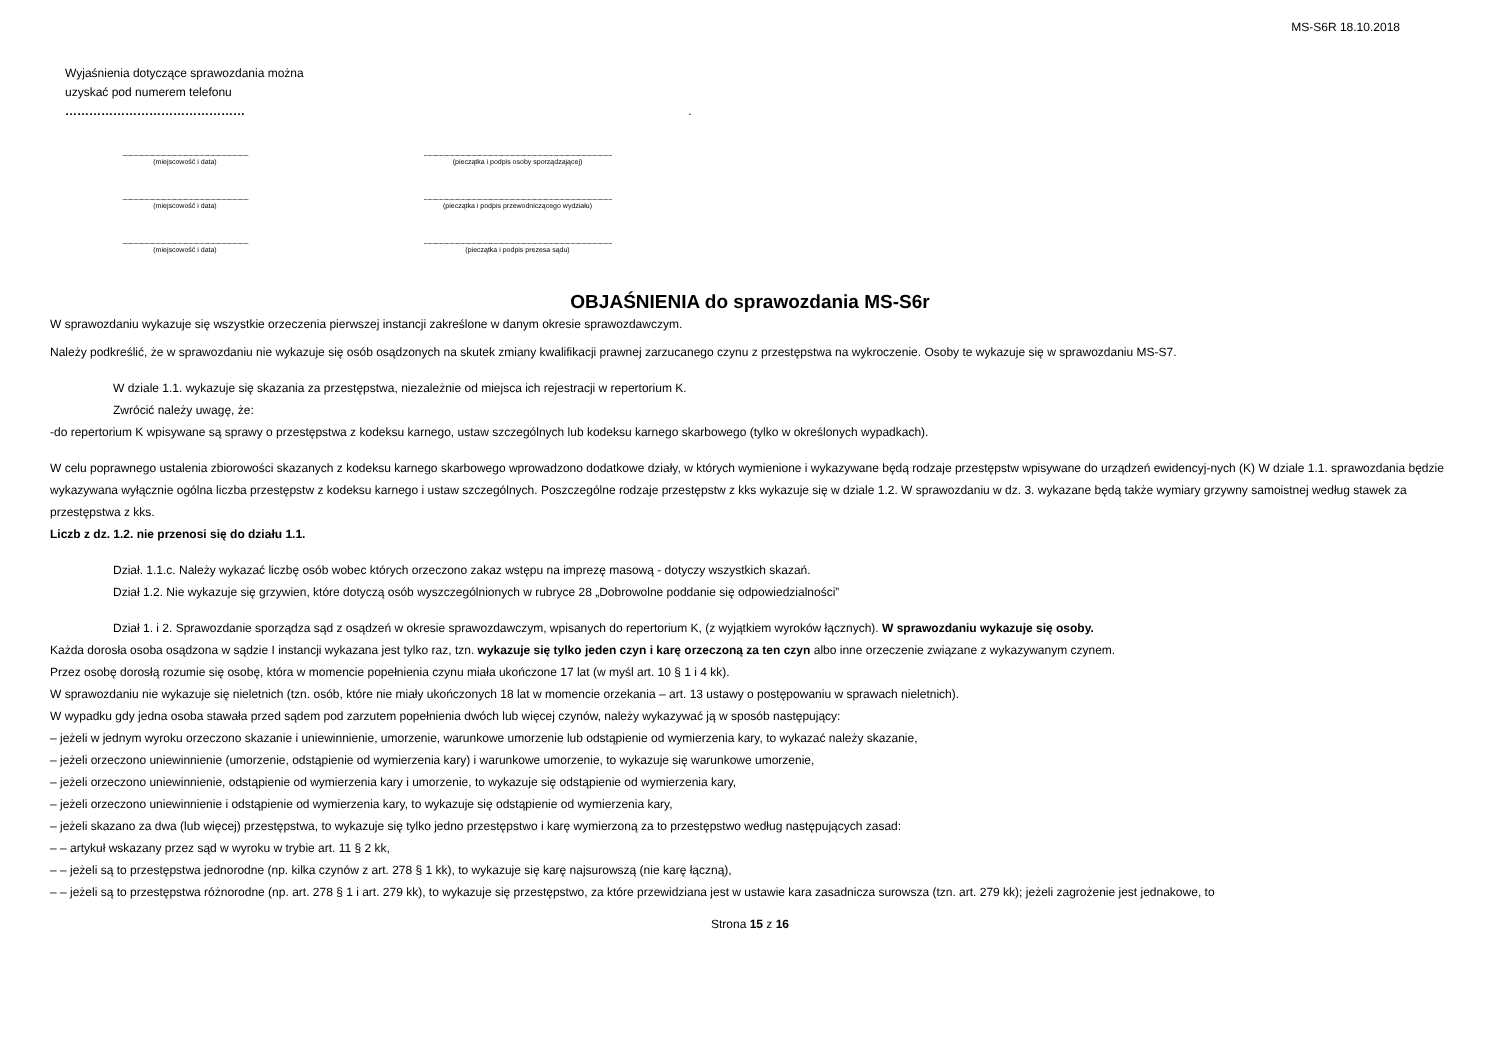MS-S6R 18.10.2018
Wyjaśnienia dotyczące sprawozdania można
uzyskać pod numerem telefonu
……………………………………… .
.......................................................................................................
(miejscowość i data)
..........................................................................................................................................................
(pieczątka i podpis osoby sporządzającej)
.......................................................................................................
(miejscowość i data)
..........................................................................................................................................................
(pieczątka i podpis przewodniczącego wydziału)
.......................................................................................................
(miejscowość i data)
..........................................................................................................................................................
(pieczątka i podpis prezesa sądu)
OBJAŚNIENIA do sprawozdania MS-S6r
W sprawozdaniu wykazuje się wszystkie orzeczenia pierwszej instancji zakreślone w danym okresie sprawozdawczym.
Należy podkreślić, że w sprawozdaniu nie wykazuje się osób osądzonych na skutek zmiany kwalifikacji prawnej zarzucanego czynu z przestępstwa na wykroczenie. Osoby te wykazuje się w sprawozdaniu MS-S7.
W dziale 1.1. wykazuje się skazania za przestępstwa, niezależnie od miejsca ich rejestracji w repertorium K.
Zwrócić należy uwagę, że:
-do repertorium K wpisywane są sprawy o przestępstwa z kodeksu karnego, ustaw szczególnych lub kodeksu karnego skarbowego (tylko w określonych wypadkach).
W celu poprawnego ustalenia zbiorowości skazanych z kodeksu karnego skarbowego wprowadzono dodatkowe działy, w których wymienione i wykazywane będą rodzaje przestępstw wpisywane do urządzeń ewidencyj-nych (K) W dziale 1.1. sprawozdania będzie wykazywana wyłącznie ogólna liczba przestępstw z kodeksu karnego i ustaw szczególnych. Poszczególne rodzaje przestępstw z kks wykazuje się w dziale 1.2. W sprawozdaniu w dz. 3. wykazane będą także wymiary grzywny samoistnej według stawek za przestępstwa z kks.
Liczb z dz. 1.2. nie przenosi się do działu 1.1.
Dział. 1.1.c. Należy wykazać liczbę osób wobec których orzeczono zakaz wstępu na imprezę masową - dotyczy wszystkich skazań.
Dział 1.2. Nie wykazuje się grzywien, które dotyczą osób wyszczególnionych w rubryce 28 „Dobrowolne poddanie się odpowiedzialności”
Dział 1. i 2. Sprawozdanie sporządza sąd z osądzeń w okresie sprawozdawczym, wpisanych do repertorium K, (z wyjątkiem wyroków łącznych). W sprawozdaniu wykazuje się osoby.
Każda dorosła osoba osądzona w sądzie I instancji wykazana jest tylko raz, tzn. wykazuje się tylko jeden czyn i karę orzeczoną za ten czyn albo inne orzeczenie związane z wykazywanym czynem.
Przez osobę dorosłą rozumie się osobę, która w momencie popełnienia czynu miała ukończone 17 lat (w myśl art. 10 § 1 i 4 kk).
W sprawozdaniu nie wykazuje się nieletnich (tzn. osób, które nie miały ukończonych 18 lat w momencie orzekania – art. 13 ustawy o postępowaniu w sprawach nieletnich).
W wypadku gdy jedna osoba stawała przed sądem pod zarzutem popełnienia dwóch lub więcej czynów, należy wykazywać ją w sposób następujący:
– jeżeli w jednym wyroku orzeczono skazanie i uniewinnienie, umorzenie, warunkowe umorzenie lub odstąpienie od wymierzenia kary, to wykazać należy skazanie,
– jeżeli orzeczono uniewinnienie (umorzenie, odstąpienie od wymierzenia kary) i warunkowe umorzenie, to wykazuje się warunkowe umorzenie,
– jeżeli orzeczono uniewinnienie, odstąpienie od wymierzenia kary i umorzenie, to wykazuje się odstąpienie od wymierzenia kary,
– jeżeli orzeczono uniewinnienie i odstąpienie od wymierzenia kary, to wykazuje się odstąpienie od wymierzenia kary,
– jeżeli skazano za dwa (lub więcej) przestępstwa, to wykazuje się tylko jedno przestępstwo i karę wymierzoną za to przestępstwo według następujących zasad:
– – artykuł wskazany przez sąd w wyroku w trybie art. 11 § 2 kk,
– – jeżeli są to przestępstwa jednorodne (np. kilka czynów z art. 278 § 1 kk), to wykazuje się karę najsurowszą (nie karę łączną),
– – jeżeli są to przestępstwa różnorodne (np. art. 278 § 1 i art. 279 kk), to wykazuje się przestępstwo, za które przewidziana jest w ustawie kara zasadnicza surowsza (tzn. art. 279 kk); jeżeli zagrożenie jest jednakowe, to
Strona 15 z 16